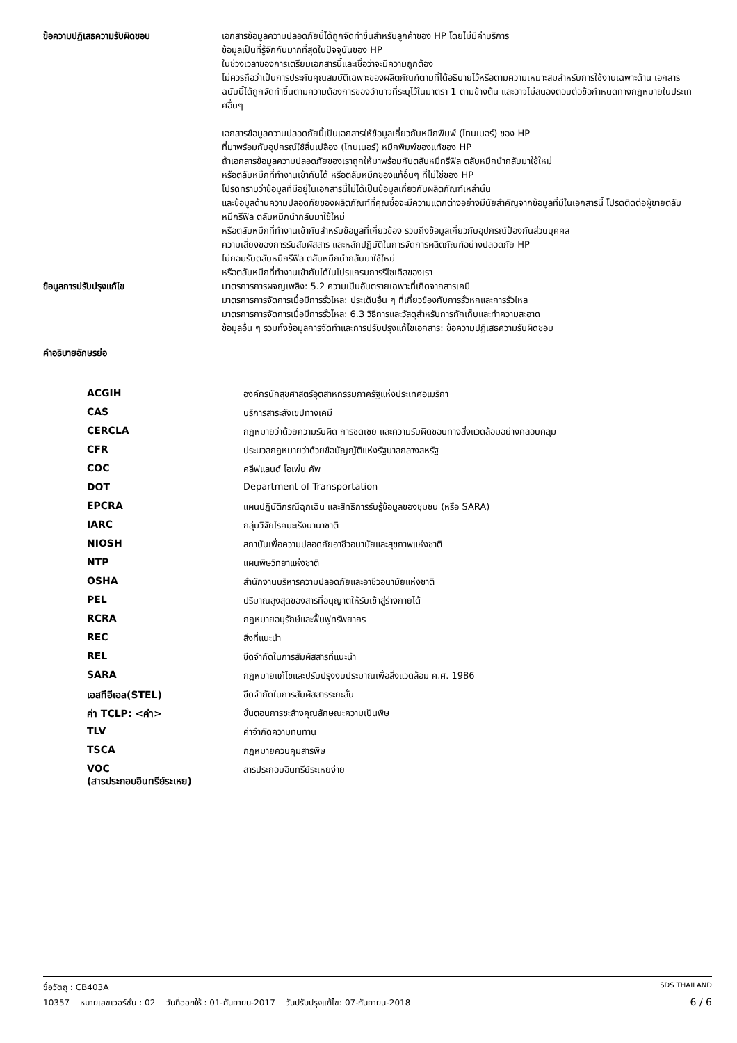ข้อความปฏิเสธความรับผิดชอบ
เอกสารข้อมูลความปลอดภัยนี้ได้ถูกจัดทำขึ้นสำหรับลูกค้าของ HP โดยไม่มีค่าบริการ
ข้อมูลเป็นที่รู้จักกันมากที่สุดในปัจจุบันของ HP
ในช่วงเวลาของการเตรียมเอกสารนี้และเชื่อว่าจะมีความถูกต้อง
ไม่ควรถือว่าเป็นการประกันคุณสมบัติเฉพาะของผลิตภัณฑ์ตามที่ได้อธิบายไว้หรือตามความเหมาะสมสำหรับการใช้งานเฉพาะด้าน เอกสารฉบับนี้ได้ถูกจัดทำขึ้นตามความต้องการของอำนาจที่ระบุไว้ในมาตรา 1 ตามข้างต้น และอาจไม่สนองตอบต่อข้อกำหนดทางกฎหมายในประเทศอื่นๆ
เอกสารข้อมูลความปลอดภัยนี้เป็นเอกสารให้ข้อมูลเกี่ยวกับหมึกพิมพ์ (โทนเนอร์) ของ HP
ที่มาพร้อมกับอุปกรณ์ใช้สิ้นเปลือง (โทนเนอร์) หมึกพิมพ์ของแท้ของ HP
ถ้าเอกสารข้อมูลความปลอดภัยของเราถูกให้มาพร้อมกับตลับหมึกรีฟิล ตลับหมึกนำกลับมาใช้ใหม่
หรือตลับหมึกที่ทำงานเข้ากันได้ หรือตลับหมึกของแท้อื่นๆ ที่ไม่ใช่ของ HP
โปรดทราบว่าข้อมูลที่มีอยู่ในเอกสารนี้ไม่ได้เป็นข้อมูลเกี่ยวกับผลิตภัณฑ์เหล่านั้น
และข้อมูลด้านความปลอดภัยของผลิตภัณฑ์ที่คุณซื้อจะมีความแตกต่างอย่างมีนัยสำคัญจากข้อมูลที่มีในเอกสารนี้ โปรดติดต่อผู้ขายตลับหมึกรีฟิล ตลับหมึกนำกลับมาใช้ใหม่
หรือตลับหมึกที่ทำงานเข้ากันสำหรับข้อมูลที่เกี่ยวข้อง รวมถึงข้อมูลเกี่ยวกับอุปกรณ์ป้องกันส่วนบุคคล
ความเสี่ยงของการรับสัมผัสสาร และหลักปฏิบัติในการจัดการผลิตภัณฑ์อย่างปลอดภัย HP
ไม่ยอมรับตลับหมึกรีฟิล ตลับหมึกนำกลับมาใช้ใหม่
หรือตลับหมึกที่ทำงานเข้ากันได้ในโปรแกรมการรีไซเคิลของเรา
ข้อมูลการปรับปรุงแก้ไข
มาตรการการผจญเพลิง: 5.2 ความเป็นอันตรายเฉพาะที่เกิดจากสารเคมี
มาตรการการจัดการเมื่อมีการรั่วไหล: ประเด็นอื่น ๆ ที่เกี่ยวข้องกับการรั่วหกและการรั่วไหล
มาตรการการจัดการเมื่อมีการรั่วไหล: 6.3 วิธีการและวัสดุสำหรับการกักเก็บและทำความสะอาด
ข้อมูลอื่น ๆ รวมทั้งข้อมูลการจัดทำและการปรับปรุงแก้ไขเอกสาร: ข้อความปฏิเสธความรับผิดชอบ
คำอธิบายอักษรย่อ
| ACGIH | องค์กรนักสุขศาสตร์อุตสาหกรรมภาครัฐแห่งประเทศอเมริกา |
| CAS | บริการสาระสังเขปทางเคมี |
| CERCLA | กฎหมายว่าด้วยความรับผิด การชดเชย และความรับผิดชอบทางสิ่งแวดล้อมอย่างคลอบคลุม |
| CFR | ประมวลกฎหมายว่าด้วยข้อบัญญัติแห่งรัฐบาลกลางสหรัฐ |
| COC | คลีฟแลนด์ โอเพ่น คัพ |
| DOT | Department of Transportation |
| EPCRA | แผนปฏิบัติกรณีฉุกเฉิน และสิทธิการรับรู้ข้อมูลของชุมชน (หรือ SARA) |
| IARC | กลุ่มวิจัยโรคมะเร็งนานาชาติ |
| NIOSH | สถาบันเพื่อความปลอดภัยอาชีวอนามัยและสุขภาพแห่งชาติ |
| NTP | แผนพิษวิทยาแห่งชาติ |
| OSHA | สำนักงานบริหารความปลอดภัยและอาชีวอนามัยแห่งชาติ |
| PEL | ปริมาณสูงสุดของสารที่อนุญาตให้รับเข้าสู่ร่างกายได้ |
| RCRA | กฎหมายอนุรักษ์และฟื้นฟูทรัพยากร |
| REC | สิ่งที่แนะนำ |
| REL | ขีดจำกัดในการสัมผัสสารที่แนะนำ |
| SARA | กฎหมายแก้ไขและปรับปรุงงบประมาณเพื่อสิ่งแวดล้อม ค.ศ. 1986 |
| เอสทีอีเอล(STEL) | ขีดจำกัดในการสัมผัสสารระยะสั้น |
| ค่า TCLP: <ค่า> | ขั้นตอนการชะล้างคุณลักษณะความเป็นพิษ |
| TLV | ค่าจำกัดความทนทาน |
| TSCA | กฎหมายควบคุมสารพิษ |
| VOC (สารประกอบอินทรีย์ระเหย) | สารประกอบอินทรีย์ระเหยง่าย |
ชื่อวัตถุ : CB403A SDS THAILAND
10357 หมายเลขเวอร์ชั่น : 02 วันที่ออกให้ : 01-กันยายน-2017 วันปรับปรุงแก้ไข: 07-กันยายน-2018 6 / 6